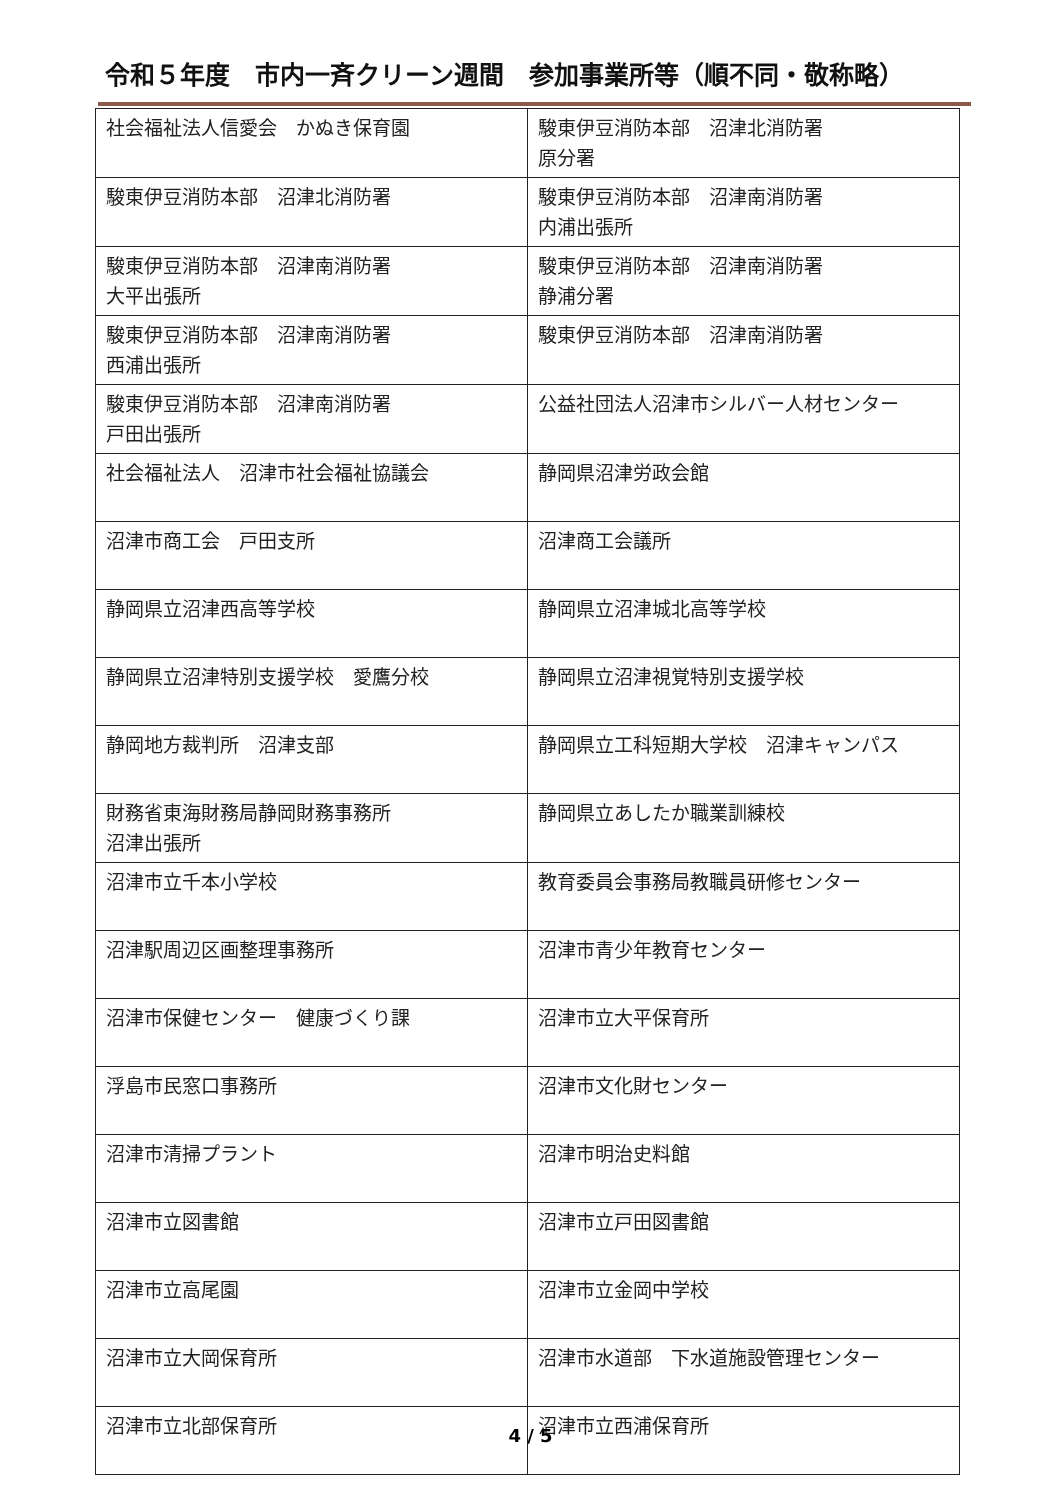令和５年度　市内一斉クリーン週間　参加事業所等（順不同・敬称略）
| 社会福祉法人信愛会 かぬき保育園 | 駿東伊豆消防本部 沼津北消防署 原分署 |
| 駿東伊豆消防本部 沼津北消防署 | 駿東伊豆消防本部 沼津南消防署 内浦出張所 |
| 駿東伊豆消防本部 沼津南消防署 大平出張所 | 駿東伊豆消防本部 沼津南消防署 静浦分署 |
| 駿東伊豆消防本部 沼津南消防署 西浦出張所 | 駿東伊豆消防本部 沼津南消防署 |
| 駿東伊豆消防本部 沼津南消防署 戸田出張所 | 公益社団法人沼津市シルバー人材センター |
| 社会福祉法人 沼津市社会福祉協議会 | 静岡県沼津労政会館 |
| 沼津市商工会 戸田支所 | 沼津商工会議所 |
| 静岡県立沼津西高等学校 | 静岡県立沼津城北高等学校 |
| 静岡県立沼津特別支援学校 愛鷹分校 | 静岡県立沼津視覚特別支援学校 |
| 静岡地方裁判所 沼津支部 | 静岡県立工科短期大学校 沼津キャンパス |
| 財務省東海財務局静岡財務事務所 沼津出張所 | 静岡県立あしたか職業訓練校 |
| 沼津市立千本小学校 | 教育委員会事務局教職員研修センター |
| 沼津駅周辺区画整理事務所 | 沼津市青少年教育センター |
| 沼津市保健センター 健康づくり課 | 沼津市立大平保育所 |
| 浮島市民窓口事務所 | 沼津市文化財センター |
| 沼津市清掃プラント | 沼津市明治史料館 |
| 沼津市立図書館 | 沼津市立戸田図書館 |
| 沼津市立高尾園 | 沼津市立金岡中学校 |
| 沼津市立大岡保育所 | 沼津市水道部 下水道施設管理センター |
| 沼津市立北部保育所 | 沼津市立西浦保育所 |
4 / 5